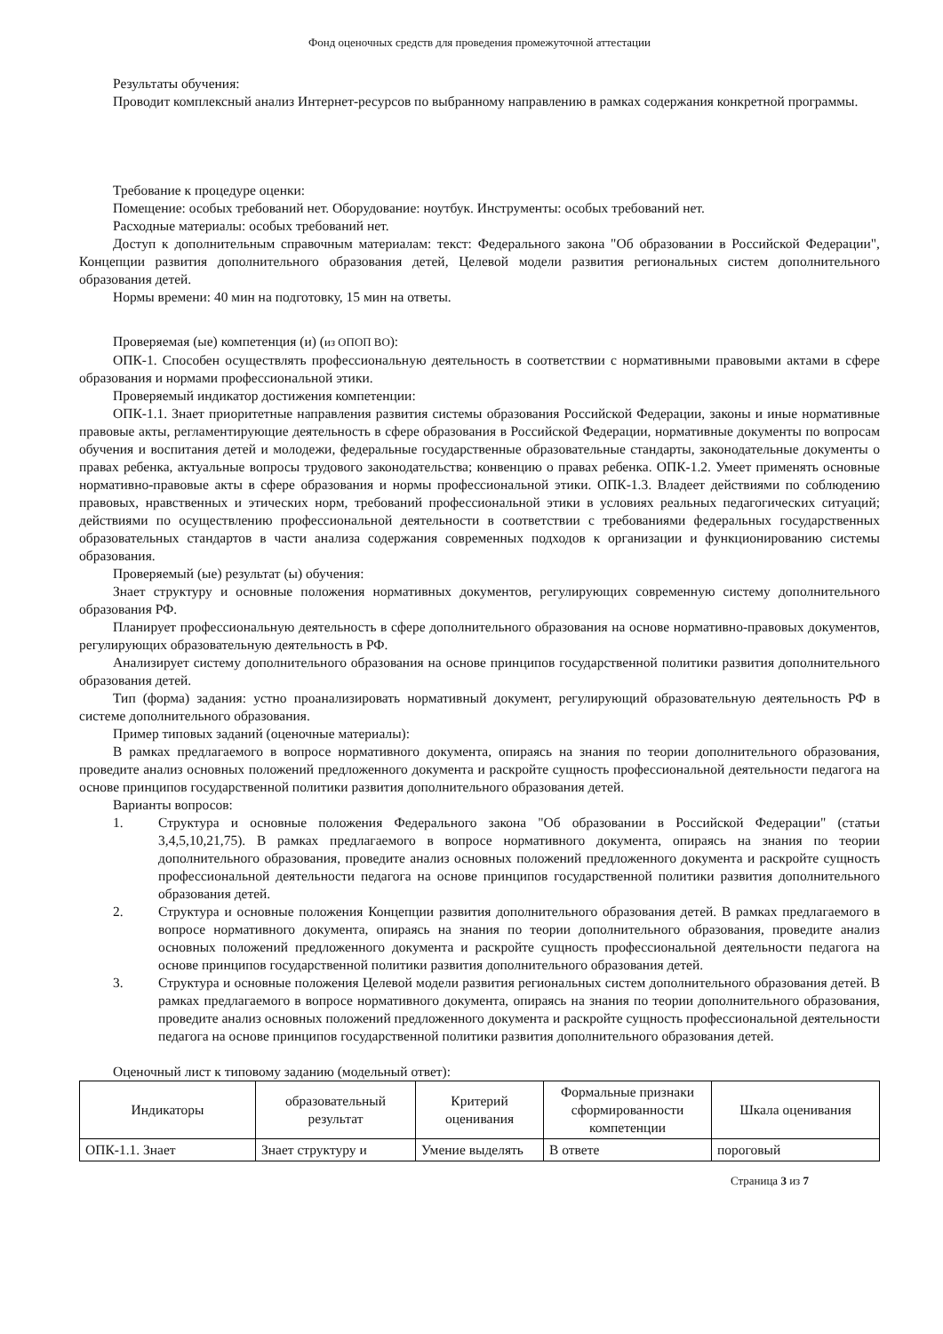Фонд оценочных средств для проведения промежуточной аттестации
Результаты обучения:
Проводит комплексный анализ Интернет-ресурсов по выбранному направлению в рамках содержания конкретной программы.
Требование к процедуре оценки:
Помещение: особых требований нет. Оборудование: ноутбук. Инструменты: особых требований нет.
Расходные материалы: особых требований нет.
Доступ к дополнительным справочным материалам: текст: Федерального закона "Об образовании в Российской Федерации", Концепции развития дополнительного образования детей, Целевой модели развития региональных систем дополнительного образования детей.
Нормы времени: 40 мин на подготовку, 15 мин на ответы.
Проверяемая (ые) компетенция (и) (из ОПОП ВО):
ОПК-1. Способен осуществлять профессиональную деятельность в соответствии с нормативными правовыми актами в сфере образования и нормами профессиональной этики.
Проверяемый индикатор достижения компетенции:
ОПК-1.1. Знает приоритетные направления развития системы образования Российской Федерации, законы и иные нормативные правовые акты, регламентирующие деятельность в сфере образования в Российской Федерации, нормативные документы по вопросам обучения и воспитания детей и молодежи, федеральные государственные образовательные стандарты, законодательные документы о правах ребенка, актуальные вопросы трудового законодательства; конвенцию о правах ребенка. ОПК-1.2. Умеет применять основные нормативно-правовые акты в сфере образования и нормы профессиональной этики. ОПК-1.3. Владеет действиями по соблюдению правовых, нравственных и этических норм, требований профессиональной этики в условиях реальных педагогических ситуаций; действиями по осуществлению профессиональной деятельности в соответствии с требованиями федеральных государственных образовательных стандартов в части анализа содержания современных подходов к организации и функционированию системы образования.
Проверяемый (ые) результат (ы) обучения:
Знает структуру и основные положения нормативных документов, регулирующих современную систему дополнительного образования РФ.
Планирует профессиональную деятельность в сфере дополнительного образования на основе нормативно-правовых документов, регулирующих образовательную деятельность в РФ.
Анализирует систему дополнительного образования на основе принципов государственной политики развития дополнительного образования детей.
Тип (форма) задания: устно проанализировать нормативный документ, регулирующий образовательную деятельность РФ в системе дополнительного образования.
Пример типовых заданий (оценочные материалы):
В рамках предлагаемого в вопросе нормативного документа, опираясь на знания по теории дополнительного образования, проведите анализ основных положений предложенного документа и раскройте сущность профессиональной деятельности педагога на основе принципов государственной политики развития дополнительного образования детей.
Варианты вопросов:
1. Структура и основные положения Федерального закона "Об образовании в Российской Федерации" (статьи 3,4,5,10,21,75). В рамках предлагаемого в вопросе нормативного документа, опираясь на знания по теории дополнительного образования, проведите анализ основных положений предложенного документа и раскройте сущность профессиональной деятельности педагога на основе принципов государственной политики развития дополнительного образования детей.
2. Структура и основные положения Концепции развития дополнительного образования детей. В рамках предлагаемого в вопросе нормативного документа, опираясь на знания по теории дополнительного образования, проведите анализ основных положений предложенного документа и раскройте сущность профессиональной деятельности педагога на основе принципов государственной политики развития дополнительного образования детей.
3. Структура и основные положения Целевой модели развития региональных систем дополнительного образования детей. В рамках предлагаемого в вопросе нормативного документа, опираясь на знания по теории дополнительного образования, проведите анализ основных положений предложенного документа и раскройте сущность профессиональной деятельности педагога на основе принципов государственной политики развития дополнительного образования детей.
Оценочный лист к типовому заданию (модельный ответ):
| Индикаторы | образовательный результат | Критерий оценивания | Формальные признаки сформированности компетенции | Шкала оценивания |
| --- | --- | --- | --- | --- |
| ОПК-1.1. Знает | Знает структуру и | Умение выделять | В ответе | пороговый |
Страница 3 из 7